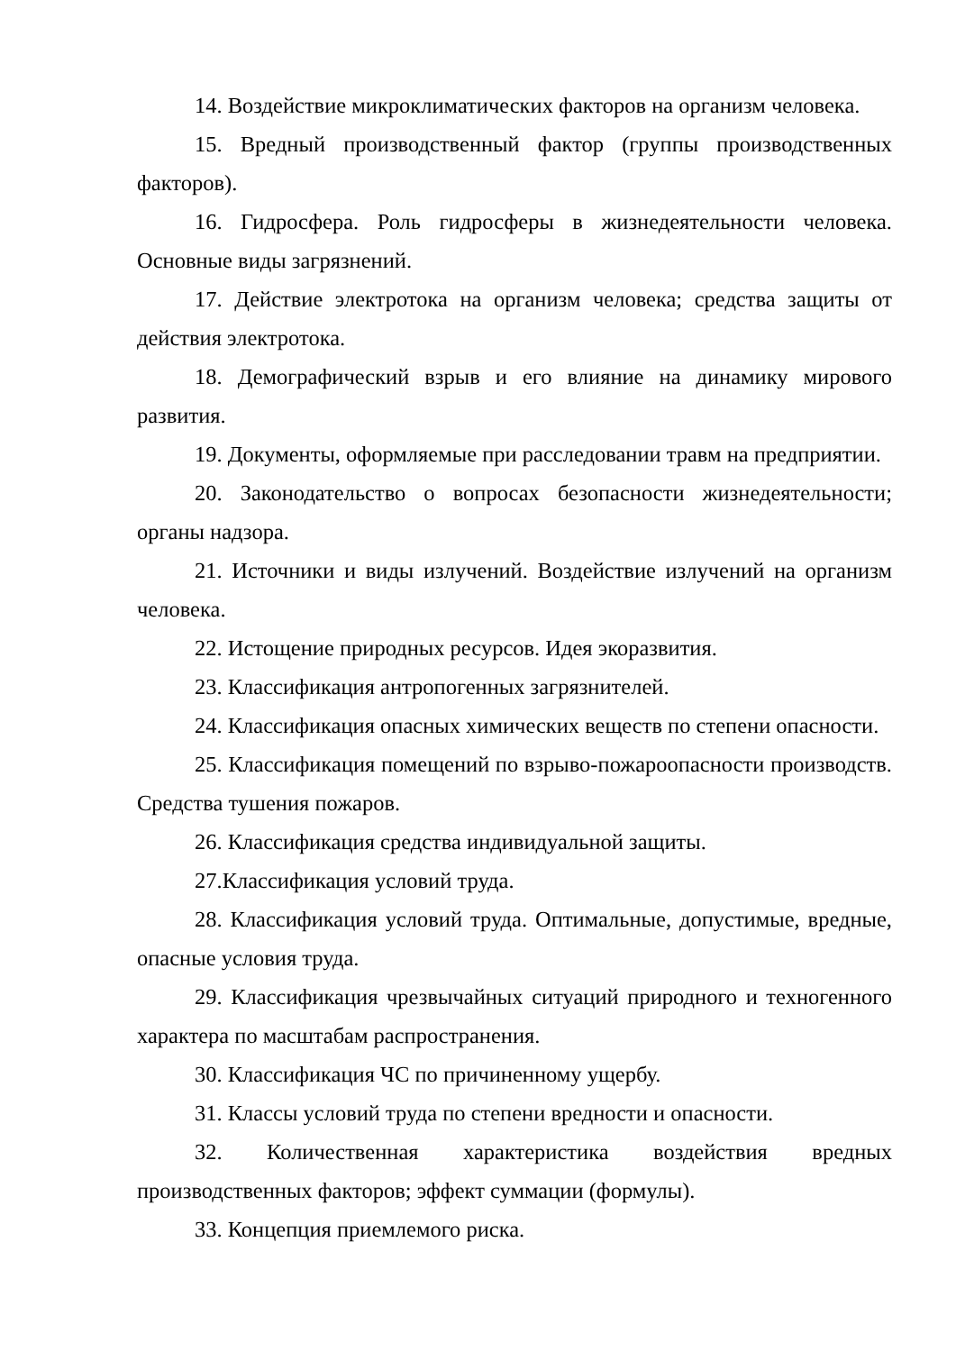14. Воздействие микроклиматических факторов на организм человека.
15. Вредный производственный фактор (группы производственных факторов).
16. Гидросфера. Роль гидросферы в жизнедеятельности человека. Основные виды загрязнений.
17. Действие электротока на организм человека; средства защиты от действия электротока.
18. Демографический взрыв и его влияние на динамику мирового развития.
19. Документы, оформляемые при расследовании травм на предприятии.
20. Законодательство о вопросах безопасности жизнедеятельности; органы надзора.
21. Источники и виды излучений. Воздействие излучений на организм человека.
22. Истощение природных ресурсов. Идея экоразвития.
23. Классификация антропогенных загрязнителей.
24. Классификация опасных химических веществ по степени опасности.
25. Классификация помещений по взрыво-пожароопасности производств. Средства тушения пожаров.
26. Классификация средства индивидуальной защиты.
27.Классификация условий труда.
28. Классификация условий труда. Оптимальные, допустимые, вредные, опасные условия труда.
29. Классификация чрезвычайных ситуаций природного и техногенного характера по масштабам распространения.
30. Классификация ЧС по причиненному ущербу.
31. Классы условий труда по степени вредности и опасности.
32. Количественная характеристика воздействия вредных производственных факторов; эффект суммации (формулы).
33. Концепция приемлемого риска.